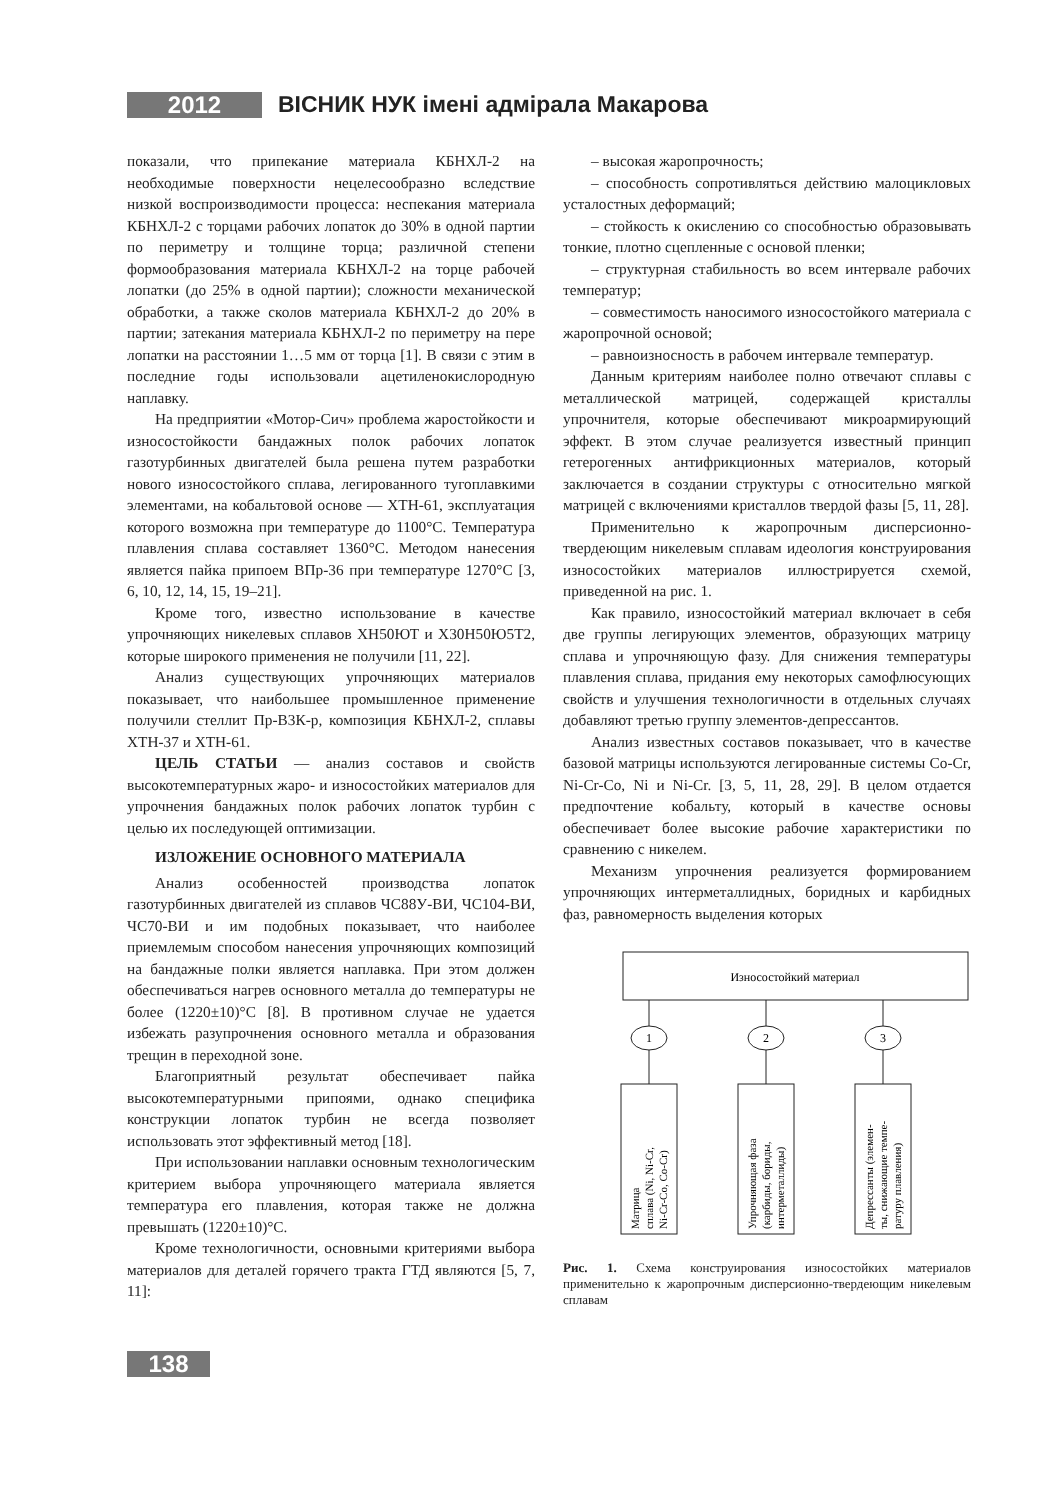2012
ВІСНИК НУК імені адмірала Макарова
показали, что припекание материала КБНХЛ-2 на необходимые поверхности нецелесообразно вследствие низкой воспроизводимости процесса: неспекания материала КБНХЛ-2 с торцами рабочих лопаток до 30% в одной партии по периметру и толщине торца; различной степени формообразования материала КБНХЛ-2 на торце рабочей лопатки (до 25% в одной партии); сложности механической обработки, а также сколов материала КБНХЛ-2 до 20% в партии; затекания материала КБНХЛ-2 по периметру на пере лопатки на расстоянии 1…5 мм от торца [1]. В связи с этим в последние годы использовали ацетиленокислородную наплавку.
На предприятии «Мотор-Сич» проблема жаростойкости и износостойкости бандажных полок рабочих лопаток газотурбинных двигателей была решена путем разработки нового износостойкого сплава, легированного тугоплавкими элементами, на кобальтовой основе — ХТН-61, эксплуатация которого возможна при температуре до 1100°С. Температура плавления сплава составляет 1360°С. Методом нанесения является пайка припоем ВПр-36 при температуре 1270°С [3, 6, 10, 12, 14, 15, 19–21].
Кроме того, известно использование в качестве упрочняющих никелевых сплавов ХН50ЮТ и Х30Н50Ю5Т2, которые широкого применения не получили [11, 22].
Анализ существующих упрочняющих материалов показывает, что наибольшее промышленное применение получили стеллит Пр-В3К-р, композиция КБНХЛ-2, сплавы ХТН-37 и ХТН-61.
ЦЕЛЬ СТАТЬИ — анализ составов и свойств высокотемпературных жаро- и износостойких материалов для упрочнения бандажных полок рабочих лопаток турбин с целью их последующей оптимизации.
ИЗЛОЖЕНИЕ ОСНОВНОГО МАТЕРИАЛА
Анализ особенностей производства лопаток газотурбинных двигателей из сплавов ЧС88У-ВИ, ЧС104-ВИ, ЧС70-ВИ и им подобных показывает, что наиболее приемлемым способом нанесения упрочняющих композиций на бандажные полки является наплавка. При этом должен обеспечиваться нагрев основного металла до температуры не более (1220±10)°С [8]. В противном случае не удается избежать разупрочнения основного металла и образования трещин в переходной зоне.
Благоприятный результат обеспечивает пайка высокотемпературными припоями, однако специфика конструкции лопаток турбин не всегда позволяет использовать этот эффективный метод [18].
При использовании наплавки основным технологическим критерием выбора упрочняющего материала является температура его плавления, которая также не должна превышать (1220±10)°С.
Кроме технологичности, основными критериями выбора материалов для деталей горячего тракта ГТД являются [5, 7, 11]:
– высокая жаропрочность;
– способность сопротивляться действию малоцикловых усталостных деформаций;
– стойкость к окислению со способностью образовывать тонкие, плотно сцепленные с основой пленки;
– структурная стабильность во всем интервале рабочих температур;
– совместимость наносимого износостойкого материала с жаропрочной основой;
– равноизносность в рабочем интервале температур.
Данным критериям наиболее полно отвечают сплавы с металлической матрицей, содержащей кристаллы упрочнителя, которые обеспечивают микроармирующий эффект. В этом случае реализуется известный принцип гетерогенных антифрикционных материалов, который заключается в создании структуры с относительно мягкой матрицей с включениями кристаллов твердой фазы [5, 11, 28].
Применительно к жаропрочным дисперсионно-твердеющим никелевым сплавам идеология конструирования износостойких материалов иллюстрируется схемой, приведенной на рис. 1.
Как правило, износостойкий материал включает в себя две группы легирующих элементов, образующих матрицу сплава и упрочняющую фазу. Для снижения температуры плавления сплава, придания ему некоторых самофлюсующих свойств и улучшения технологичности в отдельных случаях добавляют третью группу элементов-депрессантов.
Анализ известных составов показывает, что в качестве базовой матрицы используются легированные системы Co-Cr, Ni-Cr-Co, Ni и Ni-Cr. [3, 5, 11, 28, 29]. В целом отдается предпочтение кобальту, который в качестве основы обеспечивает более высокие рабочие характеристики по сравнению с никелем.
Механизм упрочнения реализуется формированием упрочняющих интерметаллидных, боридных и карбидных фаз, равномерность выделения которых
Износостойкий материал
1
2
3
Матрица
сплава (Ni, Ni-Cr,
Ni-Cr-Co, Co-Cr)
Упрочняющая фаза
(карбиды, бориды,
интерметаллиды)
Депрессанты (элемен-
ты, снижающие темпе-
ратуру плавления)
Рис. 1. Схема конструирования износостойких материалов применительно к жаропрочным дисперсионно-твердеющим никелевым сплавам
138